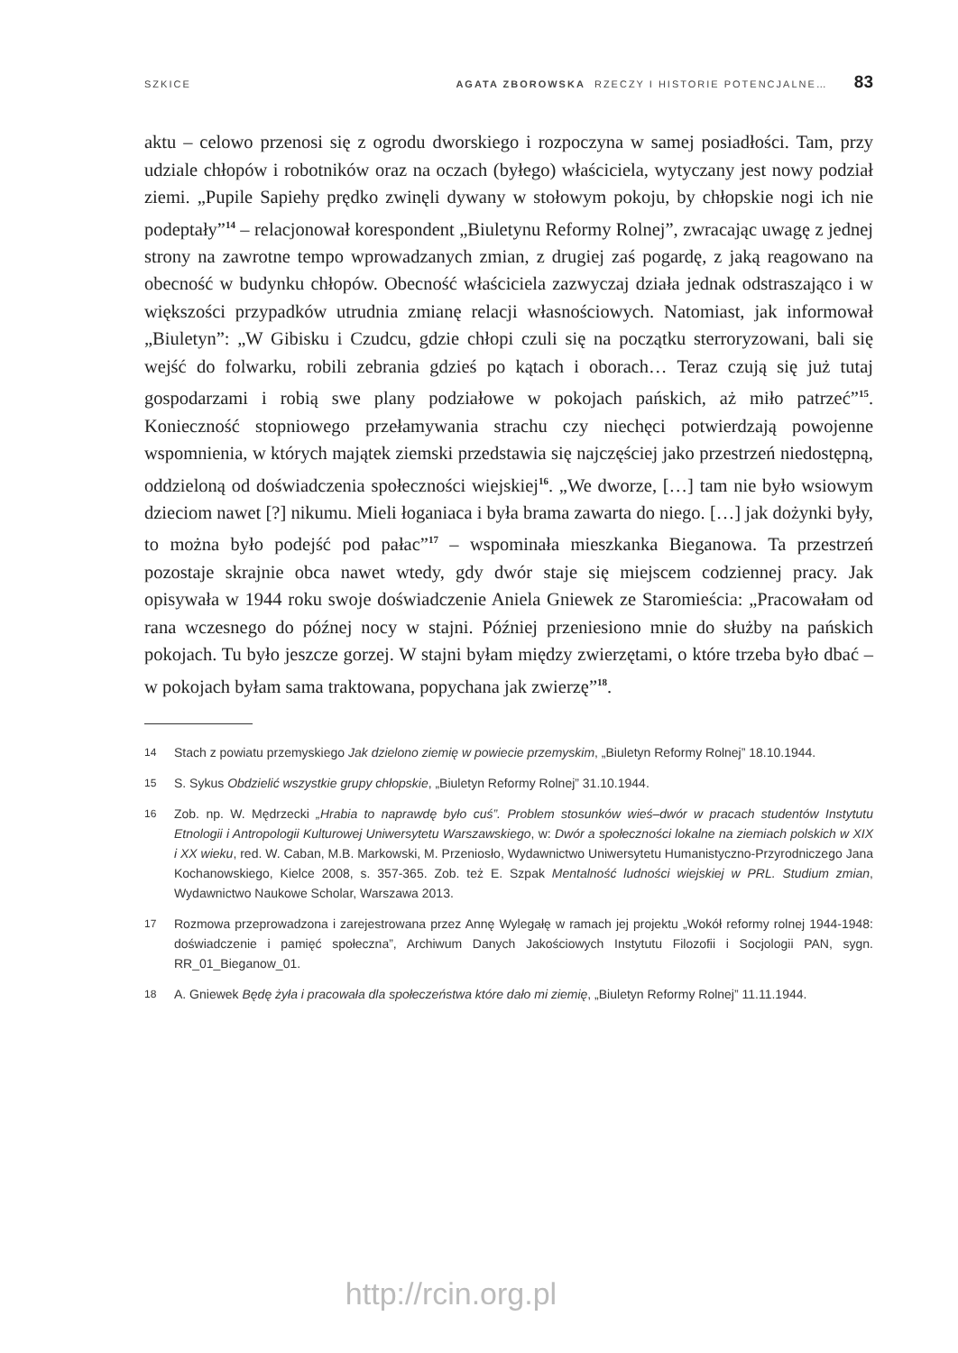SZKICE AGATA ZBOROWSKA RZECZY I HISTORIE POTENCJALNE… 83
aktu – celowo przenosi się z ogrodu dworskiego i rozpoczyna w samej posiadłości. Tam, przy udziale chłopów i robotników oraz na oczach (byłego) właściciela, wytyczany jest nowy podział ziemi. „Pupile Sapiehy prędko zwinęli dywany w stołowym pokoju, by chłopskie nogi ich nie podeptały”<sup>14</sup> – relacjonował korespondent „Biuletynu Reformy Rolnej”, zwracając uwagę z jednej strony na zawrotne tempo wprowadzanych zmian, z drugiej zaś pogardę, z jaką reagowano na obecność w budynku chłopów. Obecność właściciela zazwyczaj działa jednak odstraszająco i w większości przypadków utrudnia zmianę relacji własnościowych. Natomiast, jak informował „Biuletyn”: „W Gibisku i Czudcu, gdzie chłopi czuli się na początku sterroryzowani, bali się wejść do folwarku, robili zebrania gdzieś po kątach i oborach… Teraz czują się już tutaj gospodarzami i robią swe plany podziałowe w pokojach pańskich, aż miło patrzeć”<sup>15</sup>. Konieczność stopniowego przełamywania strachu czy niechęci potwierdzają powojenne wspomnienia, w których majątek ziemski przedstawia się najczęściej jako przestrzeń niedostępną, oddzieloną od doświadczenia społeczności wiejskiej<sup>16</sup>. „We dworze, […] tam nie było wsiowym dzieciom nawet [?] nikumu. Mieli łoganiaca i była brama zawarta do niego. […] jak dożynki były, to można było podejść pod pałac”<sup>17</sup> – wspominała mieszkanka Bieganowa. Ta przestrzeń pozostaje skrajnie obca nawet wtedy, gdy dwór staje się miejscem codziennej pracy. Jak opisywała w 1944 roku swoje doświadczenie Aniela Gniewek ze Staromieścia: „Pracowałam od rana wczesnego do późnej nocy w stajni. Później przeniesiono mnie do służby na pańskich pokojach. Tu było jeszcze gorzej. W stajni byłam między zwierzętami, o które trzeba było dbać – w pokojach byłam sama traktowana, popychana jak zwierzę”<sup>18</sup>.
14 Stach z powiatu przemyskiego Jak dzielono ziemię w powiecie przemyskim, „Biuletyn Reformy Rolnej” 18.10.1944.
15 S. Sykus Obdzielić wszystkie grupy chłopskie, „Biuletyn Reformy Rolnej” 31.10.1944.
16 Zob. np. W. Mędrzecki „Hrabia to naprawdę było cuś”. Problem stosunków wieś–dwór w pracach studentów Instytutu Etnologii i Antropologii Kulturowej Uniwersytetu Warszawskiego, w: Dwór a społeczności lokalne na ziemiach polskich w XIX i XX wieku, red. W. Caban, M.B. Markowski, M. Przeniosło, Wydawnictwo Uniwersytetu Humanistyczno-Przyrodniczego Jana Kochanowskiego, Kielce 2008, s. 357-365. Zob. też E. Szpak Mentalność ludności wiejskiej w PRL. Studium zmian, Wydawnictwo Naukowe Scholar, Warszawa 2013.
17 Rozmowa przeprowadzona i zarejestrowana przez Annę Wylegałę w ramach jej projektu „Wokół reformy rolnej 1944-1948: doświadczenie i pamięć społeczna”, Archiwum Danych Jakościowych Instytutu Filozofii i Socjologii PAN, sygn. RR_01_Bieganow_01.
18 A. Gniewek Będę żyła i pracowała dla społeczeństwa które dało mi ziemię, „Biuletyn Reformy Rolnej” 11.11.1944.
http://rcin.org.pl